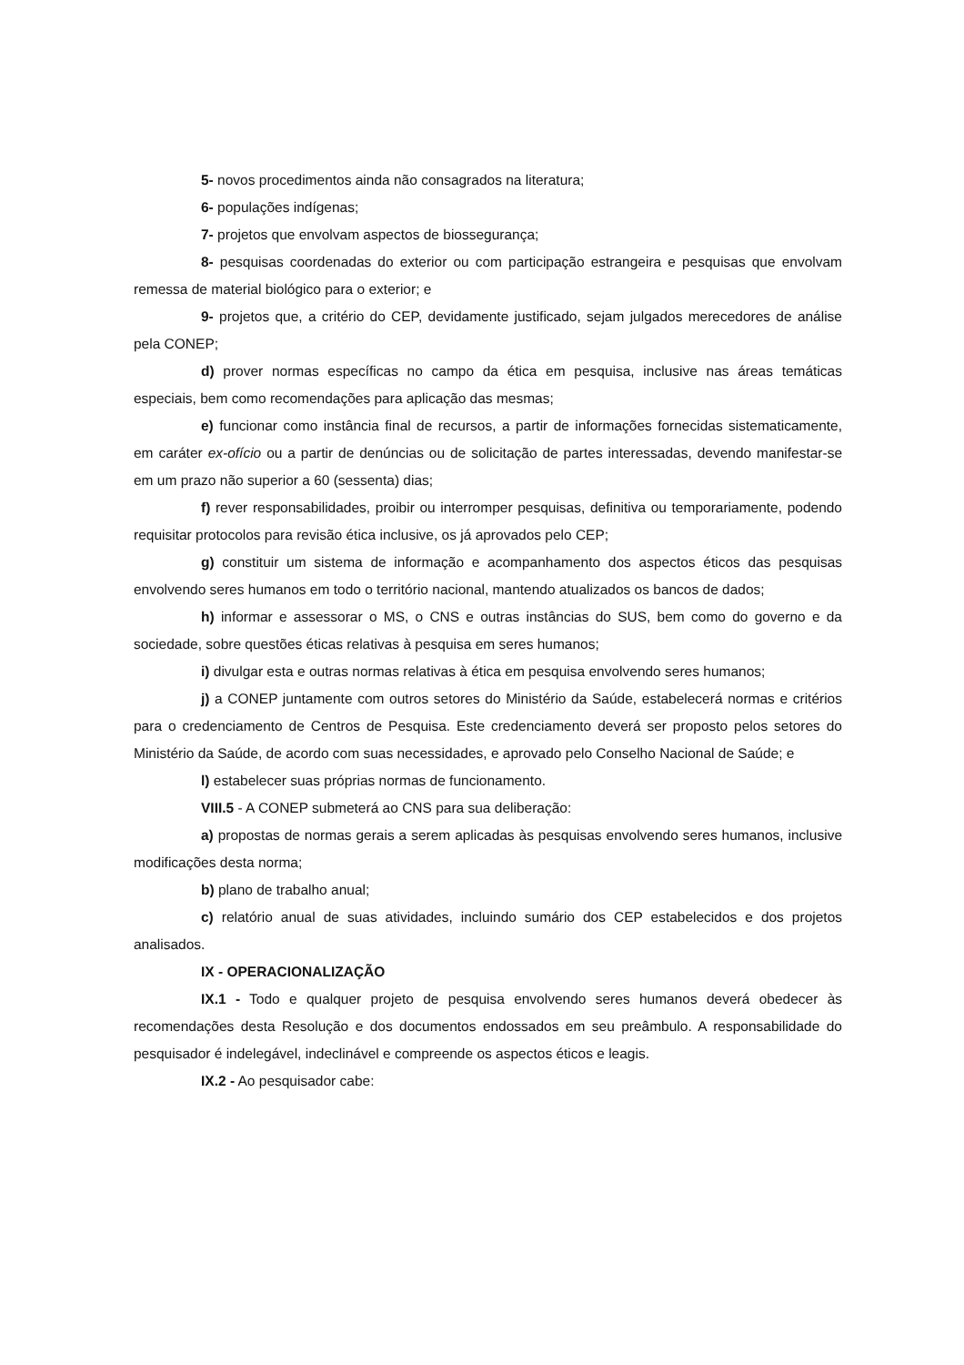5- novos procedimentos ainda não consagrados na literatura;
6- populações indígenas;
7- projetos que envolvam aspectos de biossegurança;
8- pesquisas coordenadas do exterior ou com participação estrangeira e pesquisas que envolvam remessa de material biológico para o exterior; e
9- projetos que, a critério do CEP, devidamente justificado, sejam julgados merecedores de análise pela CONEP;
d) prover normas específicas no campo da ética em pesquisa, inclusive nas áreas temáticas especiais, bem como recomendações para aplicação das mesmas;
e) funcionar como instância final de recursos, a partir de informações fornecidas sistematicamente, em caráter ex-ofício ou a partir de denúncias ou de solicitação de partes interessadas, devendo manifestar-se em um prazo não superior a 60 (sessenta) dias;
f) rever responsabilidades, proibir ou interromper pesquisas, definitiva ou temporariamente, podendo requisitar protocolos para revisão ética inclusive, os já aprovados pelo CEP;
g) constituir um sistema de informação e acompanhamento dos aspectos éticos das pesquisas envolvendo seres humanos em todo o território nacional, mantendo atualizados os bancos de dados;
h) informar e assessorar o MS, o CNS e outras instâncias do SUS, bem como do governo e da sociedade, sobre questões éticas relativas à pesquisa em seres humanos;
i) divulgar esta e outras normas relativas à ética em pesquisa envolvendo seres humanos;
j) a CONEP juntamente com outros setores do Ministério da Saúde, estabelecerá normas e critérios para o credenciamento de Centros de Pesquisa. Este credenciamento deverá ser proposto pelos setores do Ministério da Saúde, de acordo com suas necessidades, e aprovado pelo Conselho Nacional de Saúde; e
l) estabelecer suas próprias normas de funcionamento.
VIII.5 - A CONEP submeterá ao CNS para sua deliberação:
a) propostas de normas gerais a serem aplicadas às pesquisas envolvendo seres humanos, inclusive modificações desta norma;
b) plano de trabalho anual;
c) relatório anual de suas atividades, incluindo sumário dos CEP estabelecidos e dos projetos analisados.
IX - OPERACIONALIZAÇÃO
IX.1 - Todo e qualquer projeto de pesquisa envolvendo seres humanos deverá obedecer às recomendações desta Resolução e dos documentos endossados em seu preâmbulo. A responsabilidade do pesquisador é indelegável, indeclinável e compreende os aspectos éticos e leagis.
IX.2 - Ao pesquisador cabe: